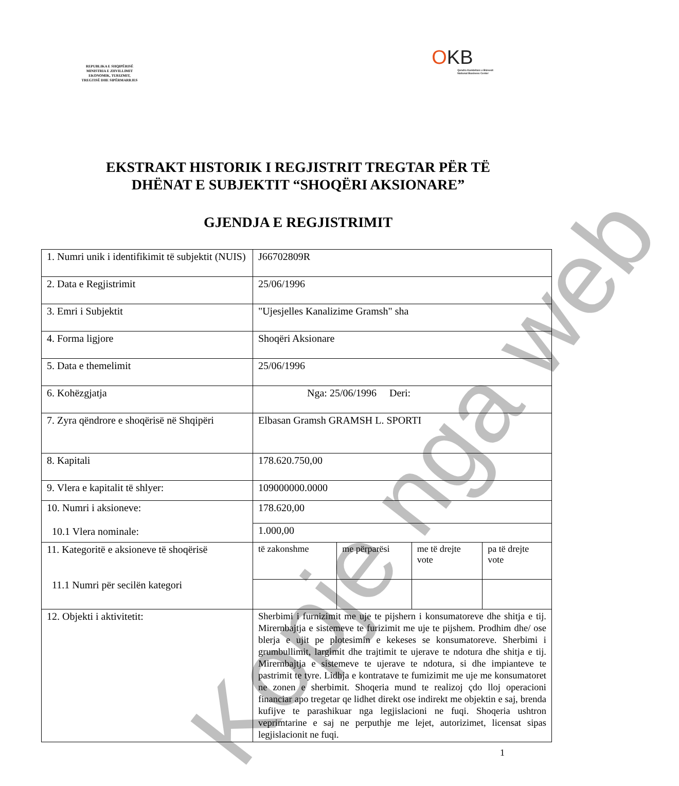REPUBLIKA E SHQIPËRISË
MINISTRIA E ZHVILLIMIT
EKONOMIK, TURIZMIT,
TREGTISË DHE SIPËRMARRJES
OKB
Qendra Kombëtare e Biznesit
National Business Center
EKSTRAKT HISTORIK I REGJISTRIT TREGTAR PËR TË
DHËNAT E SUBJEKTIT “SHOQËRI AKSIONARE”
GJENDJA E REGJISTRIMIT
| 1. Numri unik i identifikimit të subjektit (NUIS) | J66702809R | | | |
| 2. Data e Regjistrimit | 25/06/1996 | | | |
| 3. Emri i Subjektit | "Ujesjelles Kanalizime Gramsh" sha | | | |
| 4. Forma ligjore | Shoqëri Aksionare | | | |
| 5. Data e themelimit | 25/06/1996 | | | |
| 6. Kohëzgjatja | Nga: 25/06/1996 Deri: | | | |
| 7. Zyra qëndrore e shoqërisë në Shqipëri | Elbasan Gramsh GRAMSH L. SPORTI | | | |
| 8. Kapitali | 178.620.750,00 | | | |
| 9. Vlera e kapitalit të shlyer: | 109000000.0000 | | | |
| 10. Numri i aksioneve: 10.1 Vlera nominale: | 178.620,00 | | | |
| | 1.000,00 | | | |
| 11. Kategoritë e aksioneve të shoqërisë 11.1 Numri për secilën kategori | të zakonshme | me përparësi | me të drejte vote | pa të drejte vote |
| 12. Objekti i aktivitetit: | Sherbimi i furnizimit me uje te pijshern i konsumatoreve dhe shitja e tij. Mirernbajtja e sistemeve te furizimit me uje te pijshem. Prodhim dhe/ ose blerja e ujit pe plotesimin e kekeses se konsumatoreve. Sherbimi i grumbullimit, largimit dhe trajtimit te ujerave te ndotura dhe shitja e tij. Mirernbajtja e sistemeve te ujerave te ndotura, si dhe impianteve te pastrimit te tyre. Lidhja e kontratave te fumizimit me uje me konsumatoret ne zonen e sherbimit. Shoqeria mund te realizoj çdo lloj operacioni financiar apo tregetar qe lidhet direkt ose indirekt me objektin e saj, brenda kufijve te parashikuar nga legjislacioni ne fuqi. Shoqeria ushtron veprimtarine e saj ne perputhje me lejet, autorizimet, licensat sipas legjislacionit ne fuqi. | | | |
1
Kopje nga web